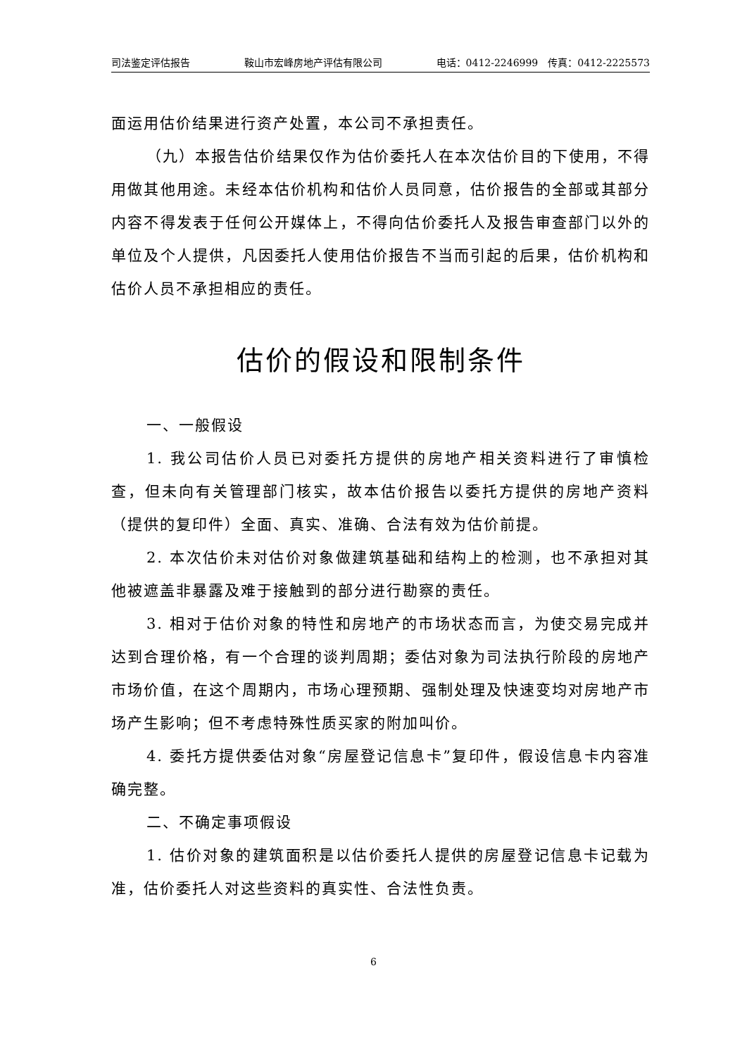司法鉴定评估报告 鞍山市宏峰房地产评估有限公司 电话：0412-2246999　传真：0412-2225573
面运用估价结果进行资产处置，本公司不承担责任。
（九）本报告估价结果仅作为估价委托人在本次估价目的下使用，不得用做其他用途。未经本估价机构和估价人员同意，估价报告的全部或其部分内容不得发表于任何公开媒体上，不得向估价委托人及报告审查部门以外的单位及个人提供，凡因委托人使用估价报告不当而引起的后果，估价机构和估价人员不承担相应的责任。
估价的假设和限制条件
一、一般假设
1. 我公司估价人员已对委托方提供的房地产相关资料进行了审慎检查，但未向有关管理部门核实，故本估价报告以委托方提供的房地产资料（提供的复印件）全面、真实、准确、合法有效为估价前提。
2. 本次估价未对估价对象做建筑基础和结构上的检测，也不承担对其他被遮盖非暴露及难于接触到的部分进行勘察的责任。
3. 相对于估价对象的特性和房地产的市场状态而言，为使交易完成并达到合理价格，有一个合理的谈判周期；委估对象为司法执行阶段的房地产市场价值，在这个周期内，市场心理预期、强制处理及快速变均对房地产市场产生影响；但不考虑特殊性质买家的附加叫价。
4. 委托方提供委估对象“房屋登记信息卡”复印件，假设信息卡内容准确完整。
二、不确定事项假设
1. 估价对象的建筑面积是以估价委托人提供的房屋登记信息卡记载为准，估价委托人对这些资料的真实性、合法性负责。
6